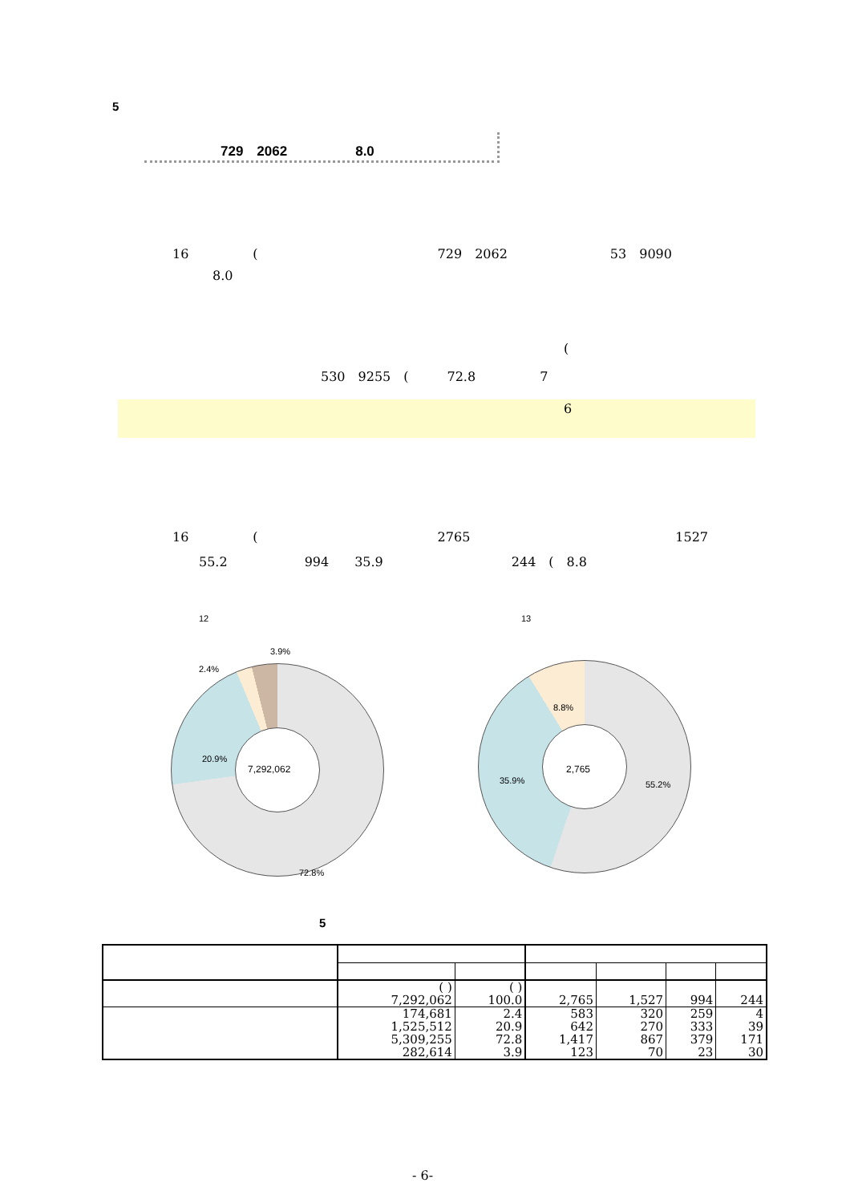5
729　2062　　　　　8.0
16　　　　　(　　　　　　　　　　　　　　729　2062　　　　　　　　53　9090
8.0
(
530　9255　(　　　72.8　　　　　7
6
16　　　　　(　　　　　　　　　　　　　　2765　　　　　　　　　　　　　　　　1527
55.2　　　　　　994　　35.9　　　　　　　　　　244　(　8.8
12 13
3.9%
2.4%
8.8%
20.9%
7,292,062
35.9%
2,765
55.2%
72.8%
5
| | ( ) 7,292,062 | ( ) 100.0 | 2,765 | 1,527 | 994 | 244 |
| | 174,681 | 2.4 | 583 | 320 | 259 | 4 |
| | 1,525,512 | 20.9 | 642 | 270 | 333 | 39 |
| | 5,309,255 | 72.8 | 1,417 | 867 | 379 | 171 |
| | 282,614 | 3.9 | 123 | 70 | 23 | 30 |
- 6-